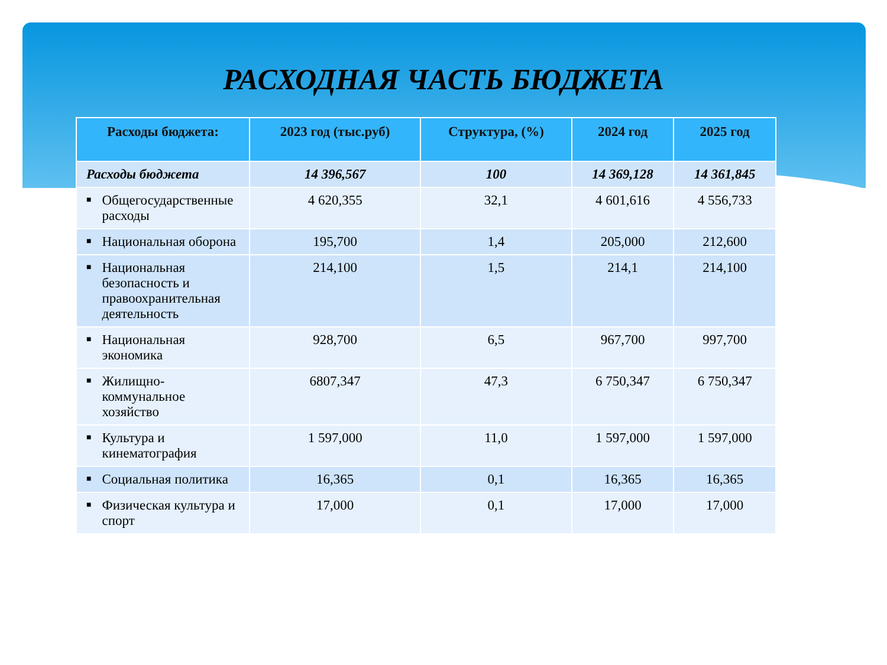РАСХОДНАЯ ЧАСТЬ БЮДЖЕТА
| Расходы бюджета: | 2023 год (тыс.руб) | Структура, (%) | 2024 год | 2025 год |
| --- | --- | --- | --- | --- |
| Расходы бюджета | 14 396,567 | 100 | 14 369,128 | 14 361,845 |
| ■ Общегосударственные расходы | 4 620,355 | 32,1 | 4 601,616 | 4 556,733 |
| ■ Национальная оборона | 195,700 | 1,4 | 205,000 | 212,600 |
| ■ Национальная безопасность и правоохранительная деятельность | 214,100 | 1,5 | 214,1 | 214,100 |
| ■ Национальная экономика | 928,700 | 6,5 | 967,700 | 997,700 |
| ■ Жилищно-коммунальное хозяйство | 6807,347 | 47,3 | 6 750,347 | 6 750,347 |
| ■ Культура и кинематография | 1 597,000 | 11,0 | 1 597,000 | 1 597,000 |
| ■ Социальная политика | 16,365 | 0,1 | 16,365 | 16,365 |
| ■ Физическая культура и спорт | 17,000 | 0,1 | 17,000 | 17,000 |